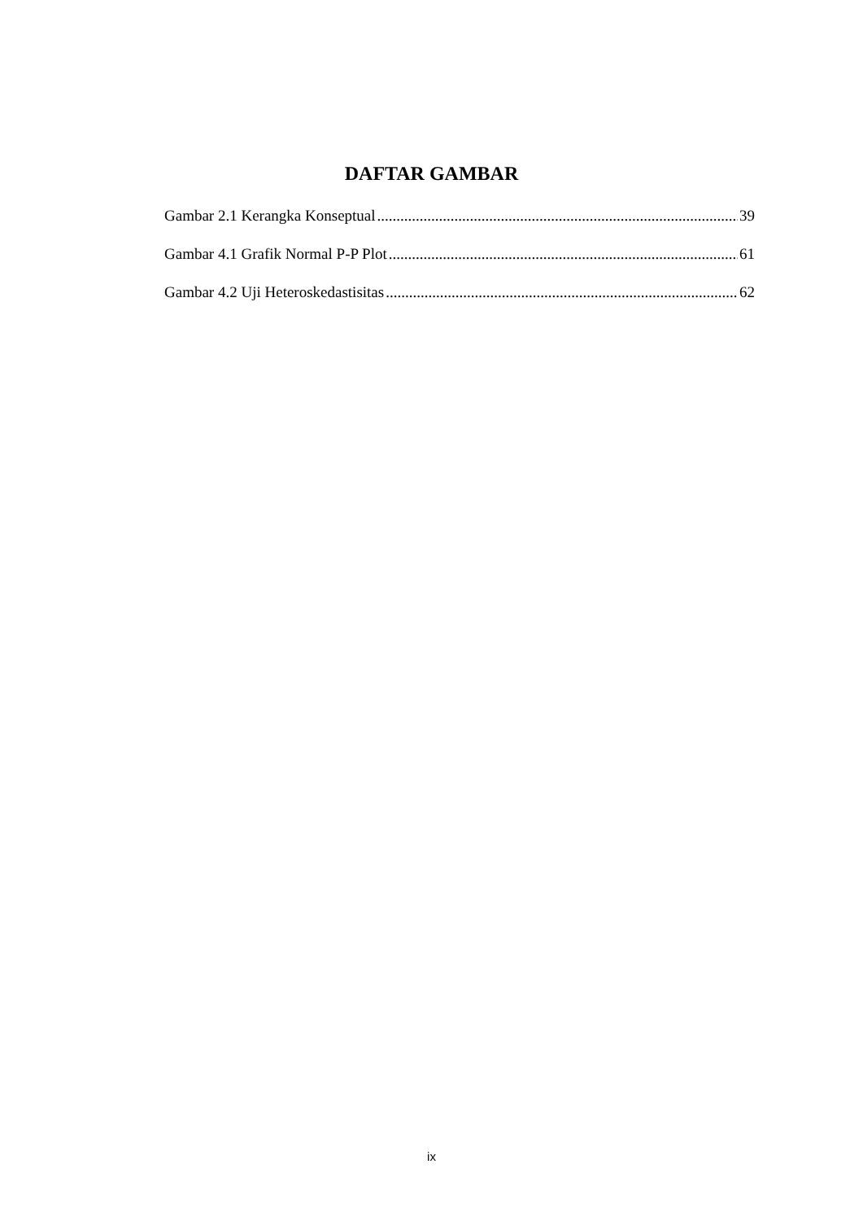DAFTAR GAMBAR
Gambar 2.1 Kerangka Konseptual 39
Gambar 4.1 Grafik Normal P-P Plot 61
Gambar 4.2 Uji Heteroskedastisitas 62
ix